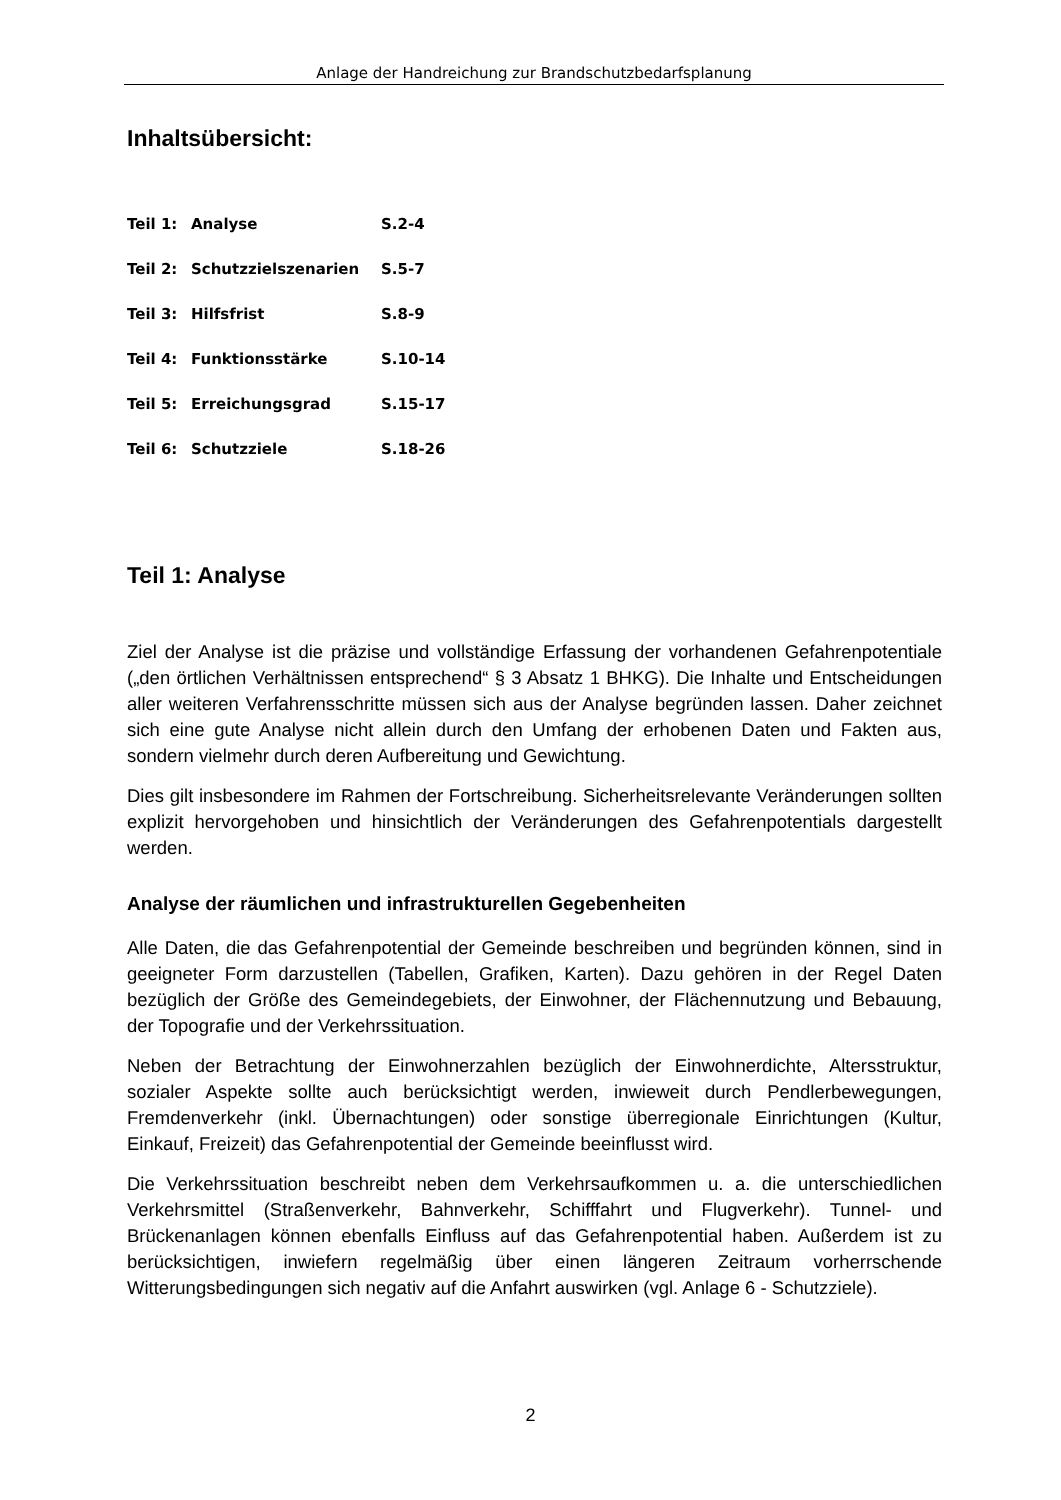Anlage der Handreichung zur Brandschutzbedarfsplanung
Inhaltsübersicht:
| Teil 1: | Analyse | S.2-4 |
| Teil 2: | Schutzzielszenarien | S.5-7 |
| Teil 3: | Hilfsfrist | S.8-9 |
| Teil 4: | Funktionsstärke | S.10-14 |
| Teil 5: | Erreichungsgrad | S.15-17 |
| Teil 6: | Schutzziele | S.18-26 |
Teil 1: Analyse
Ziel der Analyse ist die präzise und vollständige Erfassung der vorhandenen Gefahrenpotentiale („den örtlichen Verhältnissen entsprechend“ § 3 Absatz 1 BHKG). Die Inhalte und Entscheidungen aller weiteren Verfahrensschritte müssen sich aus der Analyse begründen lassen. Daher zeichnet sich eine gute Analyse nicht allein durch den Umfang der erhobenen Daten und Fakten aus, sondern vielmehr durch deren Aufbereitung und Gewichtung.
Dies gilt insbesondere im Rahmen der Fortschreibung. Sicherheitsrelevante Veränderungen sollten explizit hervorgehoben und hinsichtlich der Veränderungen des Gefahrenpotentials dargestellt werden.
Analyse der räumlichen und infrastrukturellen Gegebenheiten
Alle Daten, die das Gefahrenpotential der Gemeinde beschreiben und begründen können, sind in geeigneter Form darzustellen (Tabellen, Grafiken, Karten). Dazu gehören in der Regel Daten bezüglich der Größe des Gemeindegebiets, der Einwohner, der Flächennutzung und Bebauung, der Topografie und der Verkehrssituation.
Neben der Betrachtung der Einwohnerzahlen bezüglich der Einwohnerdichte, Altersstruktur, sozialer Aspekte sollte auch berücksichtigt werden, inwieweit durch Pendlerbewegungen, Fremdenverkehr (inkl. Übernachtungen) oder sonstige überregionale Einrichtungen (Kultur, Einkauf, Freizeit) das Gefahrenpotential der Gemeinde beeinflusst wird.
Die Verkehrssituation beschreibt neben dem Verkehrsaufkommen u. a. die unterschiedlichen Verkehrsmittel (Straßenverkehr, Bahnverkehr, Schifffahrt und Flugverkehr). Tunnel- und Brückenanlagen können ebenfalls Einfluss auf das Gefahrenpotential haben. Außerdem ist zu berücksichtigen, inwiefern regelmäßig über einen längeren Zeitraum vorherrschende Witterungsbedingungen sich negativ auf die Anfahrt auswirken (vgl. Anlage 6 - Schutzziele).
2